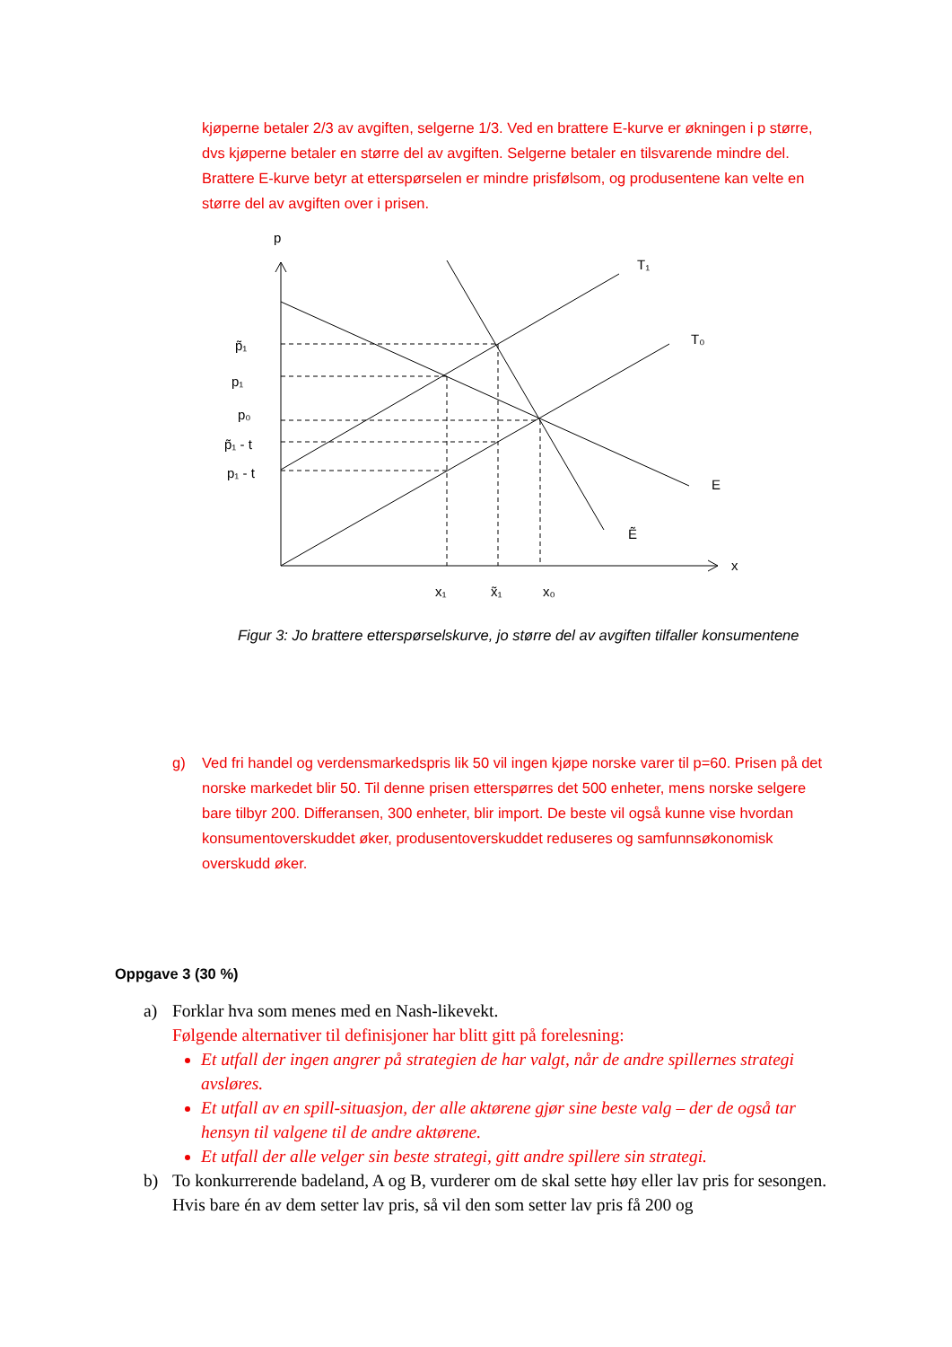kjøperne betaler 2/3 av avgiften, selgerne 1/3. Ved en brattere E-kurve er økningen i p større, dvs kjøperne betaler en større del av avgiften. Selgerne betaler en tilsvarende mindre del. Brattere E-kurve betyr at etterspørselen er mindre prisfølsom, og produsentene kan velte en større del av avgiften over i prisen.
p
T₁
T₀
p̃₁
p₁
p₀
p̃₁ - t
p₁ - t
E
Ẽ
x
x₁
x̃₁
x₀
Figur 3: Jo brattere etterspørselskurve, jo større del av avgiften tilfaller konsumentene
g) Ved fri handel og verdensmarkedspris lik 50 vil ingen kjøpe norske varer til p=60. Prisen på det norske markedet blir 50. Til denne prisen etterspørres det 500 enheter, mens norske selgere bare tilbyr 200. Differansen, 300 enheter, blir import. De beste vil også kunne vise hvordan konsumentoverskuddet øker, produsentoverskuddet reduseres og samfunnsøkonomisk overskudd øker.
Oppgave 3 (30 %)
a) Forklar hva som menes med en Nash-likevekt.
Følgende alternativer til definisjoner har blitt gitt på forelesning:
Et utfall der ingen angrer på strategien de har valgt, når de andre spillernes strategi avsløres.
Et utfall av en spill-situasjon, der alle aktørene gjør sine beste valg – der de også tar hensyn til valgene til de andre aktørene.
Et utfall der alle velger sin beste strategi, gitt andre spillere sin strategi.
b) To konkurrerende badeland, A og B, vurderer om de skal sette høy eller lav pris for sesongen. Hvis bare én av dem setter lav pris, så vil den som setter lav pris få 200 og